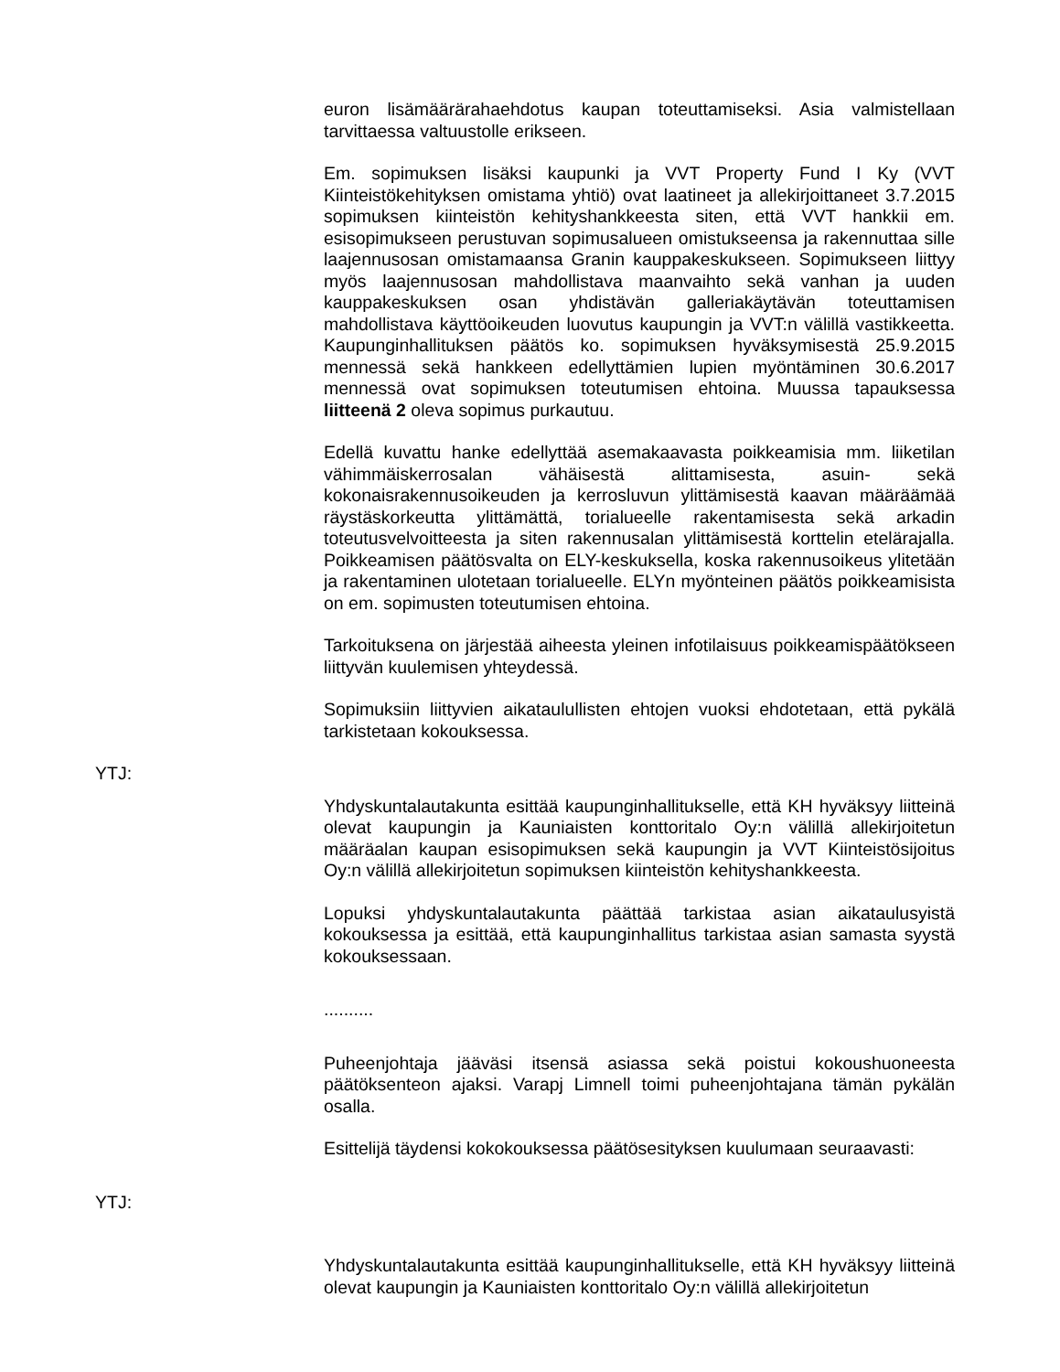euron lisämäärärahaehdotus kaupan toteuttamiseksi. Asia valmistellaan tarvittaessa valtuustolle erikseen.
Em. sopimuksen lisäksi kaupunki ja VVT Property Fund I Ky (VVT Kiinteistökehityksen omistama yhtiö) ovat laatineet ja allekirjoittaneet 3.7.2015 sopimuksen kiinteistön kehityshankkeesta siten, että VVT hankkii em. esisopimukseen perustuvan sopimusalueen omistukseensa ja rakennuttaa sille laajennusosan omistamaansa Granin kauppakeskukseen. Sopimukseen liittyy myös laajennusosan mahdollistava maanvaihto sekä vanhan ja uuden kauppakeskuksen osan yhdistävän galleriakäytävän toteuttamisen mahdollistava käyttöoikeuden luovutus kaupungin ja VVT:n välillä vastikkeetta. Kaupunginhallituksen päätös ko. sopimuksen hyväksymisestä 25.9.2015 mennessä sekä hankkeen edellyttämien lupien myöntäminen 30.6.2017 mennessä ovat sopimuksen toteutumisen ehtoina. Muussa tapauksessa liitteenä 2 oleva sopimus purkautuu.
Edellä kuvattu hanke edellyttää asemakaavasta poikkeamisia mm. liiketilan vähimmäiskerrosalan vähäisestä alittamisesta, asuin- sekä kokonaisrakennusoikeuden ja kerrosluvun ylittämisestä kaavan määräämää räystäskorkeutta ylittämättä, torialueelle rakentamisesta sekä arkadin toteutusvelvoitteesta ja siten rakennusalan ylittämisestä korttelin etelärajalla. Poikkeamisen päätösvalta on ELY-keskuksella, koska rakennusoikeus ylitetään ja rakentaminen ulotetaan torialueelle. ELYn myönteinen päätös poikkeamisista on em. sopimusten toteutumisen ehtoina.
Tarkoituksena on järjestää aiheesta yleinen infotilaisuus poikkeamispäätökseen liittyvän kuulemisen yhteydessä.
Sopimuksiin liittyvien aikataulullisten ehtojen vuoksi ehdotetaan, että pykälä tarkistetaan kokouksessa.
YTJ:
Yhdyskuntalautakunta esittää kaupunginhallitukselle, että KH hyväksyy liitteinä olevat kaupungin ja Kauniaisten konttoritalo Oy:n välillä allekirjoitetun määräalan kaupan esisopimuksen sekä kaupungin ja VVT Kiinteistösijoitus Oy:n välillä allekirjoitetun sopimuksen kiinteistön kehityshankkeesta.
Lopuksi yhdyskuntalautakunta päättää tarkistaa asian aikataulusyistä kokouksessa ja esittää, että kaupunginhallitus tarkistaa asian samasta syystä kokouksessaan.
..........
Puheenjohtaja jääväsi itsensä asiassa sekä poistui kokoushuoneesta päätöksenteon ajaksi. Varapj Limnell toimi puheenjohtajana tämän pykälän osalla.
Esittelijä täydensi kokokouksessa päätösesityksen kuulumaan seuraavasti:
YTJ:
Yhdyskuntalautakunta esittää kaupunginhallitukselle, että KH hyväksyy liitteinä olevat kaupungin ja Kauniaisten konttoritalo Oy:n välillä allekirjoitetun